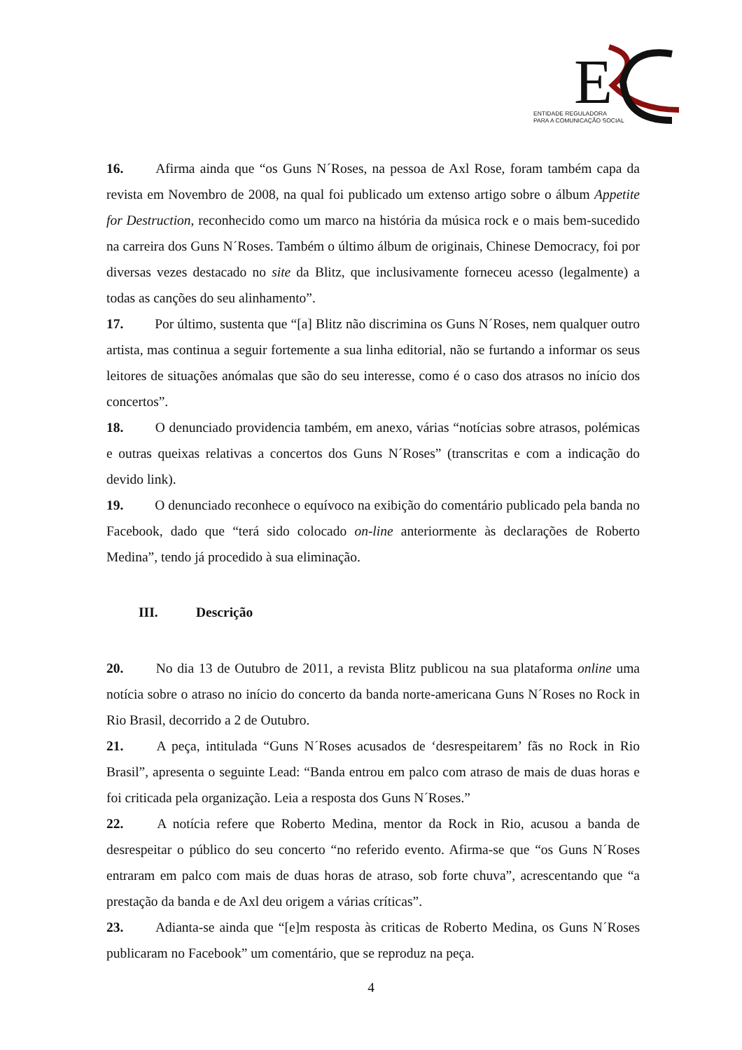E
ENTIDADE REGULADORA
PARA A COMUNICAÇÃO SOCIAL
16. Afirma ainda que “os Guns N´Roses, na pessoa de Axl Rose, foram também capa da revista em Novembro de 2008, na qual foi publicado um extenso artigo sobre o álbum Appetite for Destruction, reconhecido como um marco na história da música rock e o mais bem-sucedido na carreira dos Guns N´Roses. Também o último álbum de originais, Chinese Democracy, foi por diversas vezes destacado no site da Blitz, que inclusivamente forneceu acesso (legalmente) a todas as canções do seu alinhamento”.
17. Por último, sustenta que “[a] Blitz não discrimina os Guns N´Roses, nem qualquer outro artista, mas continua a seguir fortemente a sua linha editorial, não se furtando a informar os seus leitores de situações anómalas que são do seu interesse, como é o caso dos atrasos no início dos concertos”.
18. O denunciado providencia também, em anexo, várias “notícias sobre atrasos, polémicas e outras queixas relativas a concertos dos Guns N´Roses” (transcritas e com a indicação do devido link).
19. O denunciado reconhece o equívoco na exibição do comentário publicado pela banda no Facebook, dado que “terá sido colocado on-line anteriormente às declarações de Roberto Medina”, tendo já procedido à sua eliminação.
III. Descrição
20. No dia 13 de Outubro de 2011, a revista Blitz publicou na sua plataforma online uma notícia sobre o atraso no início do concerto da banda norte-americana Guns N´Roses no Rock in Rio Brasil, decorrido a 2 de Outubro.
21. A peça, intitulada “Guns N´Roses acusados de ‘desrespeitarem’ fãs no Rock in Rio Brasil”, apresenta o seguinte Lead: “Banda entrou em palco com atraso de mais de duas horas e foi criticada pela organização. Leia a resposta dos Guns N´Roses.”
22. A notícia refere que Roberto Medina, mentor da Rock in Rio, acusou a banda de desrespeitar o público do seu concerto “no referido evento. Afirma-se que “os Guns N´Roses entraram em palco com mais de duas horas de atraso, sob forte chuva”, acrescentando que “a prestação da banda e de Axl deu origem a várias críticas”.
23. Adianta-se ainda que “[e]m resposta às criticas de Roberto Medina, os Guns N´Roses publicaram no Facebook” um comentário, que se reproduz na peça.
4